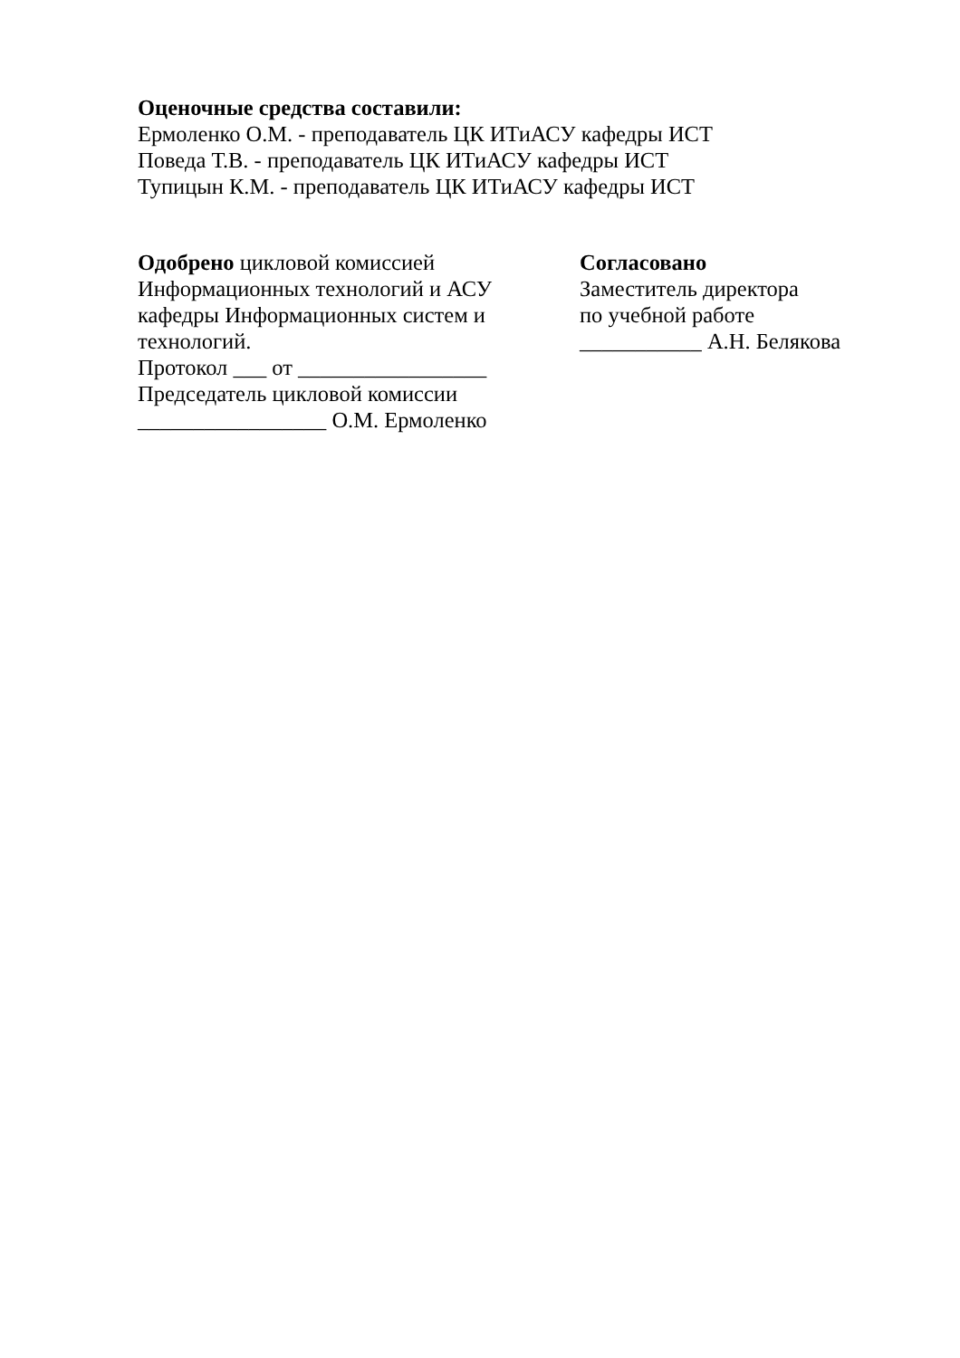Оценочные средства составили:
Ермоленко О.М. - преподаватель ЦК ИТиАСУ кафедры ИСТ
Поведа Т.В. - преподаватель ЦК ИТиАСУ кафедры ИСТ
Тупицын К.М. - преподаватель ЦК ИТиАСУ кафедры ИСТ
Одобрено цикловой комиссией
Информационных технологий и АСУ
кафедры Информационных систем и
технологий.
Протокол ___ от _________________
Председатель цикловой комиссии
_________________ О.М. Ермоленко
Согласовано
Заместитель директора
по учебной работе
___________ А.Н. Белякова